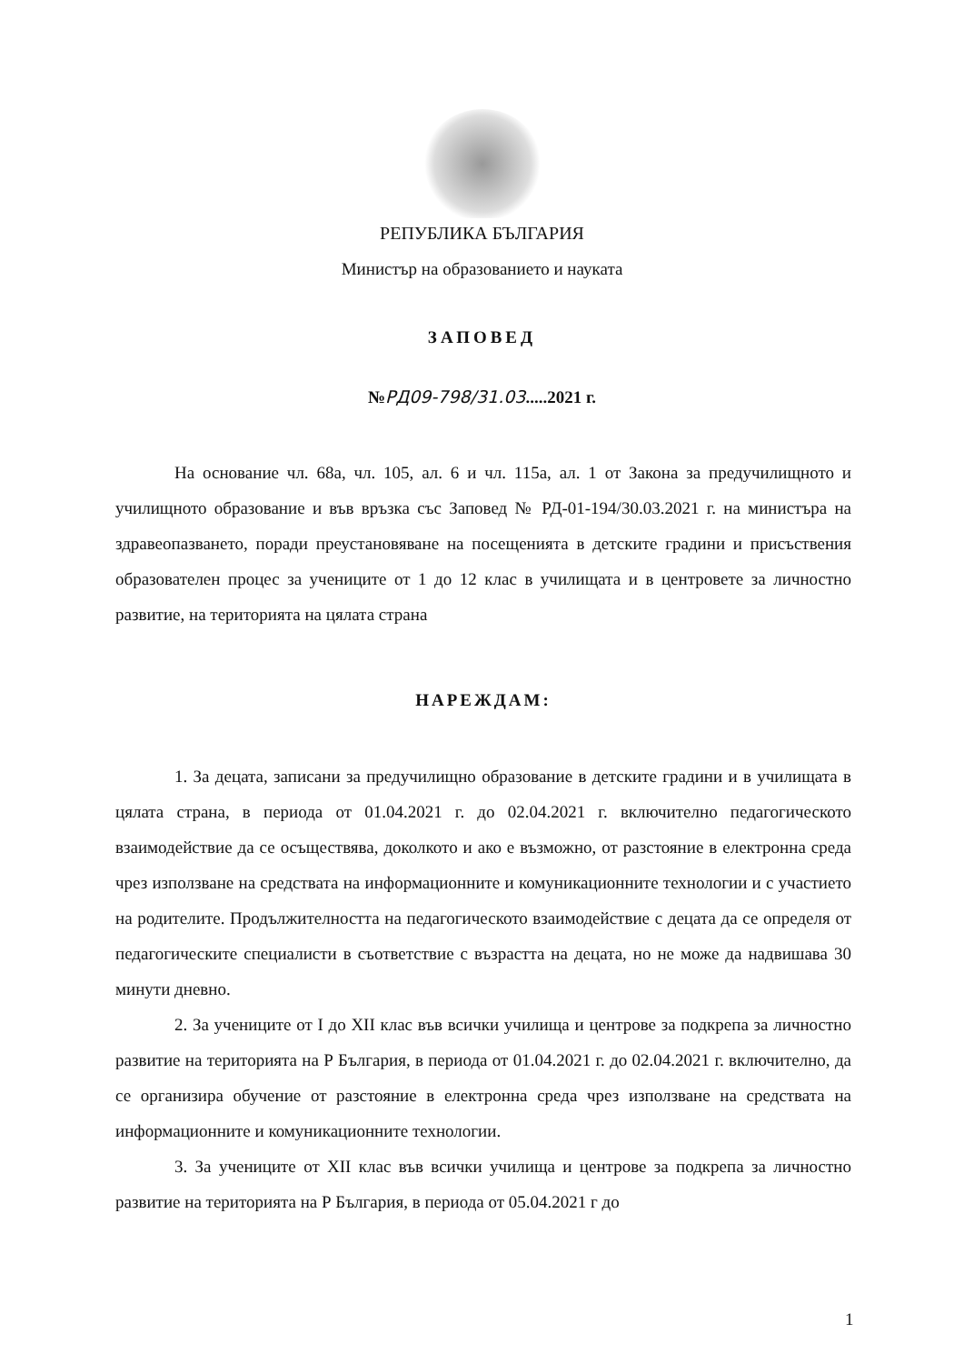РЕПУБЛИКА БЪЛГАРИЯ
Министър на образованието и науката
ЗАПОВЕД
№РД09-798/31.03.....2021 г.
На основание чл. 68а, чл. 105, ал. 6 и чл. 115а, ал. 1 от Закона за предучилищното и училищното образование и във връзка със Заповед № РД-01-194/30.03.2021 г. на министъра на здравеопазването, поради преустановяване на посещенията в детските градини и присъствения образователен процес за учениците от 1 до 12 клас в училищата и в центровете за личностно развитие, на територията на цялата страна
НАРЕЖДАМ:
1. За децата, записани за предучилищно образование в детските градини и в училищата в цялата страна, в периода от 01.04.2021 г. до 02.04.2021 г. включително педагогическото взаимодействие да се осъществява, доколкото и ако е възможно, от разстояние в електронна среда чрез използване на средствата на информационните и комуникационните технологии и с участието на родителите. Продължителността на педагогическото взаимодействие с децата да се определя от педагогическите специалисти в съответствие с възрастта на децата, но не може да надвишава 30 минути дневно.
2. За учениците от I до XII клас във всички училища и центрове за подкрепа за личностно развитие на територията на Р България, в периода от 01.04.2021 г. до 02.04.2021 г. включително, да се организира обучение от разстояние в електронна среда чрез използване на средствата на информационните и комуникационните технологии.
3. За учениците от XII клас във всички училища и центрове за подкрепа за личностно развитие на територията на Р България, в периода от 05.04.2021 г до
1